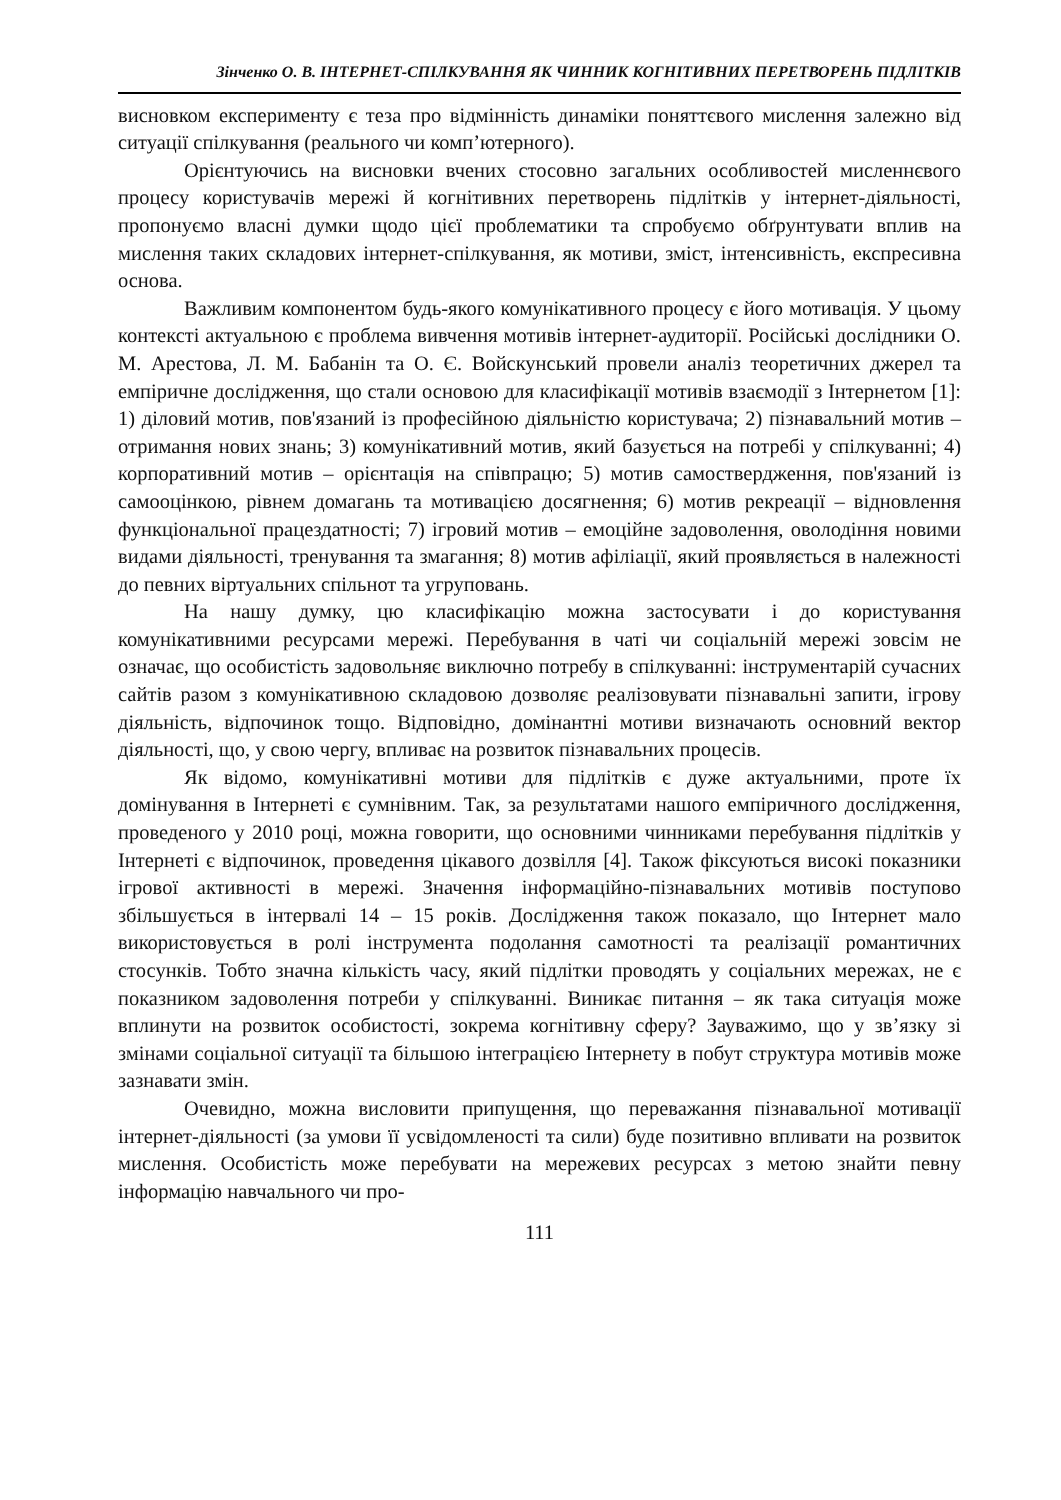Зінченко О. В. ІНТЕРНЕТ-СПІЛКУВАННЯ ЯК ЧИННИК КОГНІТИВНИХ ПЕРЕТВОРЕНЬ ПІДЛІТКІВ
висновком експерименту є теза про відмінність динаміки поняттєвого мислення залежно від ситуації спілкування (реального чи комп’ютерного).
Орієнтуючись на висновки вчених стосовно загальних особливостей мисленнєвого процесу користувачів мережі й когнітивних перетворень підлітків у інтернет-діяльності, пропонуємо власні думки щодо цієї проблематики та спробуємо обґрунтувати вплив на мислення таких складових інтернет-спілкування, як мотиви, зміст, інтенсивність, експресивна основа.
Важливим компонентом будь-якого комунікативного процесу є його мотивація. У цьому контексті актуальною є проблема вивчення мотивів інтернет-аудиторії. Російські дослідники О. М. Арестова, Л. М. Бабанін та О. Є. Войскунський провели аналіз теоретичних джерел та емпіричне дослідження, що стали основою для класифікації мотивів взаємодії з Інтернетом [1]: 1) діловий мотив, пов'язаний із професійною діяльністю користувача; 2) пізнавальний мотив – отримання нових знань; 3) комунікативний мотив, який базується на потребі у спілкуванні; 4) корпоративний мотив – орієнтація на співпрацю; 5) мотив самоствердження, пов'язаний із самооцінкою, рівнем домагань та мотивацією досягнення; 6) мотив рекреації – відновлення функціональної працездатності; 7) ігровий мотив – емоційне задоволення, оволодіння новими видами діяльності, тренування та змагання; 8) мотив афіліації, який проявляється в належності до певних віртуальних спільнот та угруповань.
На нашу думку, цю класифікацію можна застосувати і до користування комунікативними ресурсами мережі. Перебування в чаті чи соціальній мережі зовсім не означає, що особистість задовольняє виключно потребу в спілкуванні: інструментарій сучасних сайтів разом з комунікативною складовою дозволяє реалізовувати пізнавальні запити, ігрову діяльність, відпочинок тощо. Відповідно, домінантні мотиви визначають основний вектор діяльності, що, у свою чергу, впливає на розвиток пізнавальних процесів.
Як відомо, комунікативні мотиви для підлітків є дуже актуальними, проте їх домінування в Інтернеті є сумнівним. Так, за результатами нашого емпіричного дослідження, проведеного у 2010 році, можна говорити, що основними чинниками перебування підлітків у Інтернеті є відпочинок, проведення цікавого дозвілля [4]. Також фіксуються високі показники ігрової активності в мережі. Значення інформаційно-пізнавальних мотивів поступово збільшується в інтервалі 14 – 15 років. Дослідження також показало, що Інтернет мало використовується в ролі інструмента подолання самотності та реалізації романтичних стосунків. Тобто значна кількість часу, який підлітки проводять у соціальних мережах, не є показником задоволення потреби у спілкуванні. Виникає питання – як така ситуація може вплинути на розвиток особистості, зокрема когнітивну сферу? Зауважимо, що у зв’язку зі змінами соціальної ситуації та більшою інтеграцією Інтернету в побут структура мотивів може зазнавати змін.
Очевидно, можна висловити припущення, що переважання пізнавальної мотивації інтернет-діяльності (за умови її усвідомленості та сили) буде позитивно впливати на розвиток мислення. Особистість може перебувати на мережевих ресурсах з метою знайти певну інформацію навчального чи про-
111